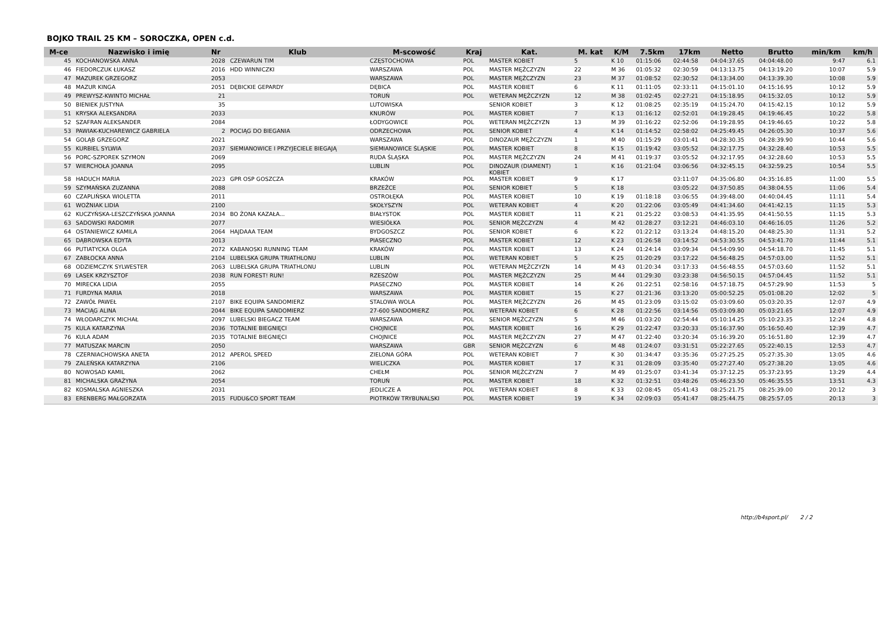BOJKO TRAIL 25 KM – SOROCZKA, OPEN c.d.
| M-ce | Nazwisko i imię | Nr | Klub | M-scowość | Kraj | Kat. | M. kat | K/M | 7.5km | 17km | Netto | Brutto | min/km | km/h |
| --- | --- | --- | --- | --- | --- | --- | --- | --- | --- | --- | --- | --- | --- | --- |
| 45 | KOCHANOWSKA ANNA | 2028 | CZEWARUN TIM | CZĘSTOCHOWA | POL | MASTER KOBIET | 5 | K 10 | 01:15:06 | 02:44:58 | 04:04:37.65 | 04:04:48.00 | 9:47 | 6.1 |
| 46 | FIEDORCZUK ŁUKASZ | 2016 | HDD WINNICZKI | WARSZAWA | POL | MASTER MĘŻCZYZN | 22 | M 36 | 01:05:32 | 02:30:59 | 04:13:13.75 | 04:13:19.20 | 10:07 | 5.9 |
| 47 | MAZUREK GRZEGORZ | 2053 | | WARSZAWA | POL | MASTER MĘŻCZYZN | 23 | M 37 | 01:08:52 | 02:30:52 | 04:13:34.00 | 04:13:39.30 | 10:08 | 5.9 |
| 48 | MAZUR KINGA | 2051 | DĘBICKIE GEPARDY | DĘBICA | POL | MASTER KOBIET | 6 | K 11 | 01:11:05 | 02:33:11 | 04:15:01.10 | 04:15:16.95 | 10:12 | 5.9 |
| 49 | PREWYSZ-KWINTO MICHAŁ | 21 | | TORUŃ | POL | WETERAN MĘŻCZYZN | 12 | M 38 | 01:02:45 | 02:27:21 | 04:15:18.95 | 04:15:32.05 | 10:12 | 5.9 |
| 50 | BIENIEK JUSTYNA | 35 | | LUTOWISKA | | SENIOR KOBIET | 3 | K 12 | 01:08:25 | 02:35:19 | 04:15:24.70 | 04:15:42.15 | 10:12 | 5.9 |
| 51 | KRYSKA ALEKSANDRA | 2033 | | KNURÓW | POL | MASTER KOBIET | 7 | K 13 | 01:16:12 | 02:52:01 | 04:19:28.45 | 04:19:46.45 | 10:22 | 5.8 |
| 52 | SZAFRAN ALEKSANDER | 2084 | | ŁODYGOWICE | POL | WETERAN MĘŻCZYZN | 13 | M 39 | 01:16:22 | 02:52:06 | 04:19:28.95 | 04:19:46.65 | 10:22 | 5.8 |
| 53 | PAWIAK-KUCHAREWICZ GABRIELA | 2 | POCIĄG DO BIEGANIA | ODRZECHOWA | POL | SENIOR KOBIET | 4 | K 14 | 01:14:52 | 02:58:02 | 04:25:49.45 | 04:26:05.30 | 10:37 | 5.6 |
| 54 | GOLĄB GRZEGORZ | 2021 | | WARSZAWA | POL | DINOZAUR MĘŻCZYZN | 1 | M 40 | 01:15:29 | 03:01:41 | 04:28:30.35 | 04:28:39.90 | 10:44 | 5.6 |
| 55 | KURBIEL SYLWIA | 2037 | SIEMIANOWICE I PRZYJECIELE BIEGAJĄ | SIEMIANOWICE ŚLĄSKIE | POL | MASTER KOBIET | 8 | K 15 | 01:19:42 | 03:05:52 | 04:32:17.75 | 04:32:28.40 | 10:53 | 5.5 |
| 56 | PORC-SZPOREK SZYMON | 2069 | | RUDA ŚLĄSKA | POL | MASTER MĘŻCZYZN | 24 | M 41 | 01:19:37 | 03:05:52 | 04:32:17.95 | 04:32:28.60 | 10:53 | 5.5 |
| 57 | WIERCHOŁA JOANNA | 2095 | | LUBLIN | POL | DINOZAUR (DIAMENT) KOBIET | 1 | K 16 | 01:21:04 | 03:06:56 | 04:32:45.15 | 04:32:59.25 | 10:54 | 5.5 |
| 58 | HADUCH MARIA | 2023 | GPR OSP GOSZCZA | KRAKÓW | POL | MASTER KOBIET | 9 | K 17 | | 03:11:07 | 04:35:06.80 | 04:35:16.85 | 11:00 | 5.5 |
| 59 | SZYMAŃSKA ZUZANNA | 2088 | | BRZEŹCE | POL | SENIOR KOBIET | 5 | K 18 | | 03:05:22 | 04:37:50.85 | 04:38:04.55 | 11:06 | 5.4 |
| 60 | CZAPLIŃSKA WIOLETTA | 2011 | | OSTROŁĘKA | POL | MASTER KOBIET | 10 | K 19 | 01:18:18 | 03:06:55 | 04:39:48.00 | 04:40:04.45 | 11:11 | 5.4 |
| 61 | WOŹNIAK LIDIA | 2100 | | SKOŁYSZYN | POL | WETERAN KOBIET | 4 | K 20 | 01:22:06 | 03:05:49 | 04:41:34.60 | 04:41:42.15 | 11:15 | 5.3 |
| 62 | KUCZYŃSKA-LESZCZYŃSKA JOANNA | 2034 | BO ŻONA KAZAŁA... | BIAŁYSTOK | POL | MASTER KOBIET | 11 | K 21 | 01:25:22 | 03:08:53 | 04:41:35.95 | 04:41:50.55 | 11:15 | 5.3 |
| 63 | SADOWSKI RADOMIR | 2077 | | WIESIÓŁKA | POL | SENIOR MĘŻCZYZN | 4 | M 42 | 01:28:27 | 03:12:21 | 04:46:03.10 | 04:46:16.05 | 11:26 | 5.2 |
| 64 | OSTANIEWICZ KAMILA | 2064 | HAJDAAA TEAM | BYDGOSZCZ | POL | SENIOR KOBIET | 6 | K 22 | 01:22:12 | 03:13:24 | 04:48:15.20 | 04:48:25.30 | 11:31 | 5.2 |
| 65 | DĄBROWSKA EDYTA | 2013 | | PIASECZNO | POL | MASTER KOBIET | 12 | K 23 | 01:26:58 | 03:14:52 | 04:53:30.55 | 04:53:41.70 | 11:44 | 5.1 |
| 66 | PUTIATYCKA OLGA | 2072 | KABANOSKI RUNNING TEAM | KRAKÓW | POL | MASTER KOBIET | 13 | K 24 | 01:24:14 | 03:09:34 | 04:54:09.90 | 04:54:18.70 | 11:45 | 5.1 |
| 67 | ZABŁOCKA ANNA | 2104 | LUBELSKA GRUPA TRIATHLONU | LUBLIN | POL | WETERAN KOBIET | 5 | K 25 | 01:20:29 | 03:17:22 | 04:56:48.25 | 04:57:03.00 | 11:52 | 5.1 |
| 68 | ODZIEMCZYK SYLWESTER | 2063 | LUBELSKA GRUPA TRIATHLONU | LUBLIN | POL | WETERAN MĘŻCZYZN | 14 | M 43 | 01:20:34 | 03:17:33 | 04:56:48.55 | 04:57:03.60 | 11:52 | 5.1 |
| 69 | LASEK KRZYSZTOF | 2038 | RUN FOREST! RUN! | RZESZÓW | POL | MASTER MĘŻCZYZN | 25 | M 44 | 01:29:30 | 03:23:38 | 04:56:50.15 | 04:57:04.45 | 11:52 | 5.1 |
| 70 | MIRECKA LIDIA | 2055 | | PIASECZNO | POL | MASTER KOBIET | 14 | K 26 | 01:22:51 | 02:58:16 | 04:57:18.75 | 04:57:29.90 | 11:53 | 5 |
| 71 | FURDYNA MARIA | 2018 | | WARSZAWA | POL | MASTER KOBIET | 15 | K 27 | 01:21:36 | 03:13:20 | 05:00:52.25 | 05:01:08.20 | 12:02 | 5 |
| 72 | ZAWÓŁ PAWEŁ | 2107 | BIKE EQUIPA SANDOMIERZ | STALOWA WOLA | POL | MASTER MĘŻCZYZN | 26 | M 45 | 01:23:09 | 03:15:02 | 05:03:09.60 | 05:03:20.35 | 12:07 | 4.9 |
| 73 | MACIĄG ALINA | 2044 | BIKE EQUIPA SANDOMIERZ | 27-600 SANDOMIERZ | POL | WETERAN KOBIET | 6 | K 28 | 01:22:56 | 03:14:56 | 05:03:09.80 | 05:03:21.65 | 12:07 | 4.9 |
| 74 | WŁODARCZYK MICHAŁ | 2097 | LUBELSKI BIEGACZ TEAM | WARSZAWA | POL | SENIOR MĘŻCZYZN | 5 | M 46 | 01:03:20 | 02:54:44 | 05:10:14.25 | 05:10:23.35 | 12:24 | 4.8 |
| 75 | KULA KATARZYNA | 2036 | TOTALNIE BIEGNIĘCI | CHOJNICE | POL | MASTER KOBIET | 16 | K 29 | 01:22:47 | 03:20:33 | 05:16:37.90 | 05:16:50.40 | 12:39 | 4.7 |
| 76 | KULA ADAM | 2035 | TOTALNIE BIEGNIĘCI | CHOJNICE | POL | MASTER MĘŻCZYZN | 27 | M 47 | 01:22:40 | 03:20:34 | 05:16:39.20 | 05:16:51.80 | 12:39 | 4.7 |
| 77 | MATUSZAK MARCIN | 2050 | | WARSZAWA | GBR | SENIOR MĘŻCZYZN | 6 | M 48 | 01:24:07 | 03:31:51 | 05:22:27.65 | 05:22:40.15 | 12:53 | 4.7 |
| 78 | CZERNIACHOWSKA ANETA | 2012 | APEROL SPEED | ZIELONA GÓRA | POL | WETERAN KOBIET | 7 | K 30 | 01:34:47 | 03:35:36 | 05:27:25.25 | 05:27:35.30 | 13:05 | 4.6 |
| 79 | ZALEŃSKA KATARZYNA | 2106 | | WIELICZKA | POL | MASTER KOBIET | 17 | K 31 | 01:28:09 | 03:35:40 | 05:27:27.40 | 05:27:38.20 | 13:05 | 4.6 |
| 80 | NOWOSAD KAMIL | 2062 | | CHEŁM | POL | SENIOR MĘŻCZYZN | 7 | M 49 | 01:25:07 | 03:41:34 | 05:37:12.25 | 05:37:23.95 | 13:29 | 4.4 |
| 81 | MICHALSKA GRAŻYNA | 2054 | | TORUŃ | POL | MASTER KOBIET | 18 | K 32 | 01:32:51 | 03:48:26 | 05:46:23.50 | 05:46:35.55 | 13:51 | 4.3 |
| 82 | KOSMALSKA AGNIESZKA | 2031 | | JEDLICZE A | POL | WETERAN KOBIET | 8 | K 33 | 02:08:45 | 05:41:43 | 08:25:21.75 | 08:25:39.00 | 20:12 | 3 |
| 83 | ERENBERG MAŁGORZATA | 2015 | FUDU&CO SPORT TEAM | PIOTRKÓW TRYBUNALSKI | POL | MASTER KOBIET | 19 | K 34 | 02:09:03 | 05:41:47 | 08:25:44.75 | 08:25:57.05 | 20:13 | 3 |
http://b4sport.pl/ 2 / 2